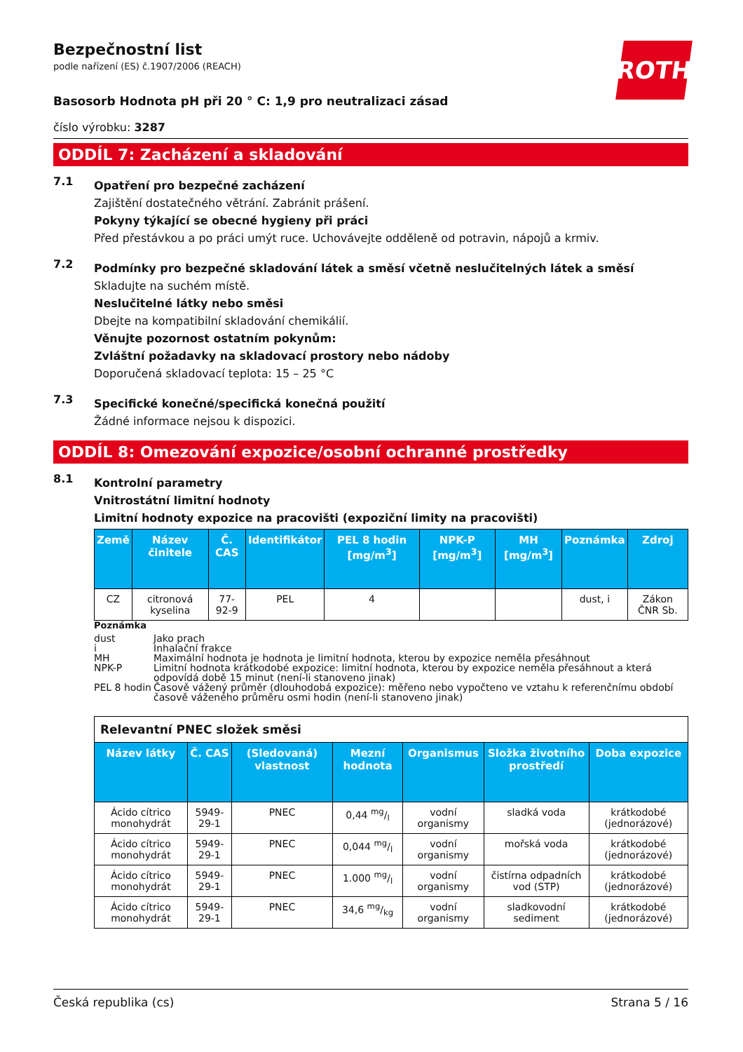ROTH
Bezpečnostní list
podle nařízení (ES) č.1907/2006 (REACH)
Basosorb Hodnota pH při 20 ° C: 1,9 pro neutralizaci zásad
číslo výrobku: 3287
ODDÍL 7: Zacházení a skladování
7.1
Opatření pro bezpečné zacházení
Zajištění dostatečného větrání. Zabránit prášení.
Pokyny týkající se obecné hygieny při práci
Před přestávkou a po práci umýt ruce. Uchovávejte odděleně od potravin, nápojů a krmiv.
7.2
Podmínky pro bezpečné skladování látek a směsí včetně neslučitelných látek a směsí
Skladujte na suchém místě.
Neslučitelné látky nebo směsi
Dbejte na kompatibilní skladování chemikálií.
Věnujte pozornost ostatním pokynům:
Zvláštní požadavky na skladovací prostory nebo nádoby
Doporučená skladovací teplota: 15 – 25 °C
7.3
Specifické konečné/specifická konečná použití
Žádné informace nejsou k dispozici.
ODDÍL 8: Omezování expozice/osobní ochranné prostředky
8.1
Kontrolní parametry
Vnitrostátní limitní hodnoty
Limitní hodnoty expozice na pracovišti (expoziční limity na pracovišti)
| Země | Název činitele | Č. CAS | Identifikátor | PEL 8 hodin [mg/m<sup>3</sup>] | NPK-P [mg/m<sup>3</sup>] | MH [mg/m<sup>3</sup>] | Poznámka | Zdroj |
| --- | --- | --- | --- | --- | --- | --- | --- | --- |
| CZ | citronová kyselina | 77-92-9 | PEL | 4 | | | dust, i | Zákon ČNR Sb. |
Poznámka
| dust | Jako prach |
| i | Inhalační frakce |
| MH | Maximální hodnota je hodnota je limitní hodnota, kterou by expozice neměla přesáhnout |
| NPK-P | Limitní hodnota krátkodobé expozice: limitní hodnota, kterou by expozice neměla přesáhnout a která odpovídá době 15 minut (není-li stanoveno jinak) |
| PEL 8 hodin | Časově vážený průměr (dlouhodobá expozice): měřeno nebo vypočteno ve vztahu k referenčnímu období časově váženého průměru osmi hodin (není-li stanoveno jinak) |
| Relevantní PNEC složek směsi | | | | | | |
| Název látky | Č. CAS | (Sledovaná) vlastnost | Mezní hodnota | Organismus | Složka životního prostředí | Doba expozice |
| Ácido cítrico monohydrát | 5949-29-1 | PNEC | 0,44 mg/l | vodní organismy | sladká voda | krátkodobé (jednorázové) |
| Ácido cítrico monohydrát | 5949-29-1 | PNEC | 0,044 mg/l | vodní organismy | mořská voda | krátkodobé (jednorázové) |
| Ácido cítrico monohydrát | 5949-29-1 | PNEC | 1.000 mg/l | vodní organismy | čistírna odpadních vod (STP) | krátkodobé (jednorázové) |
| Ácido cítrico monohydrát | 5949-29-1 | PNEC | 34,6 mg/kg | vodní organismy | sladkovodní sediment | krátkodobé (jednorázové) |
Česká republika (cs) Strana 5 / 16